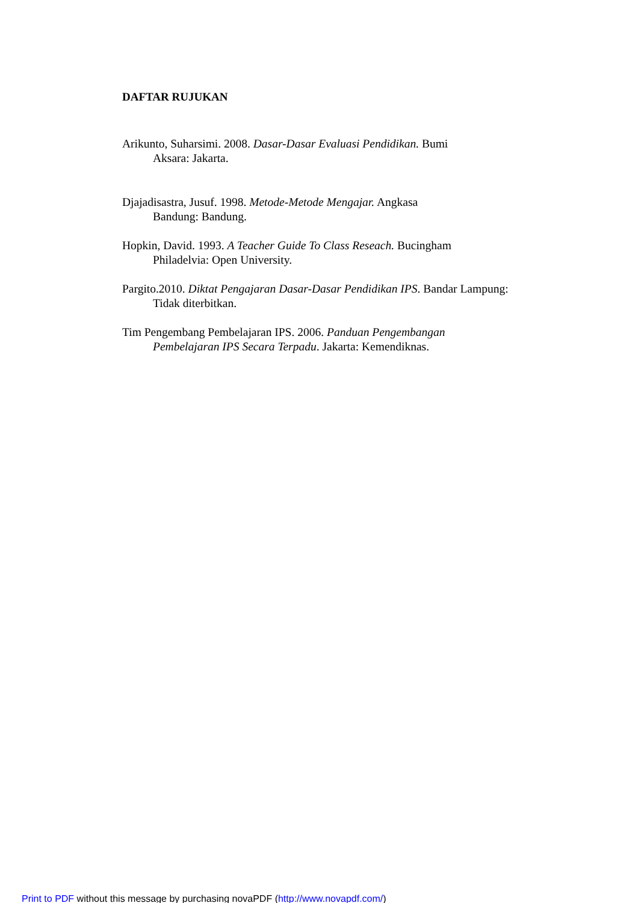DAFTAR RUJUKAN
Arikunto, Suharsimi. 2008. Dasar-Dasar Evaluasi Pendidikan. Bumi
Aksara: Jakarta.
Djajadisastra, Jusuf. 1998. Metode-Metode Mengajar. Angkasa
Bandung: Bandung.
Hopkin, David. 1993. A Teacher Guide To Class Reseach. Bucingham
Philadelvia: Open University.
Pargito.2010. Diktat Pengajaran Dasar-Dasar Pendidikan IPS. Bandar Lampung:
Tidak diterbitkan.
Tim Pengembang Pembelajaran IPS. 2006. Panduan Pengembangan
Pembelajaran IPS Secara Terpadu. Jakarta: Kemendiknas.
Print to PDF without this message by purchasing novaPDF (http://www.novapdf.com/)